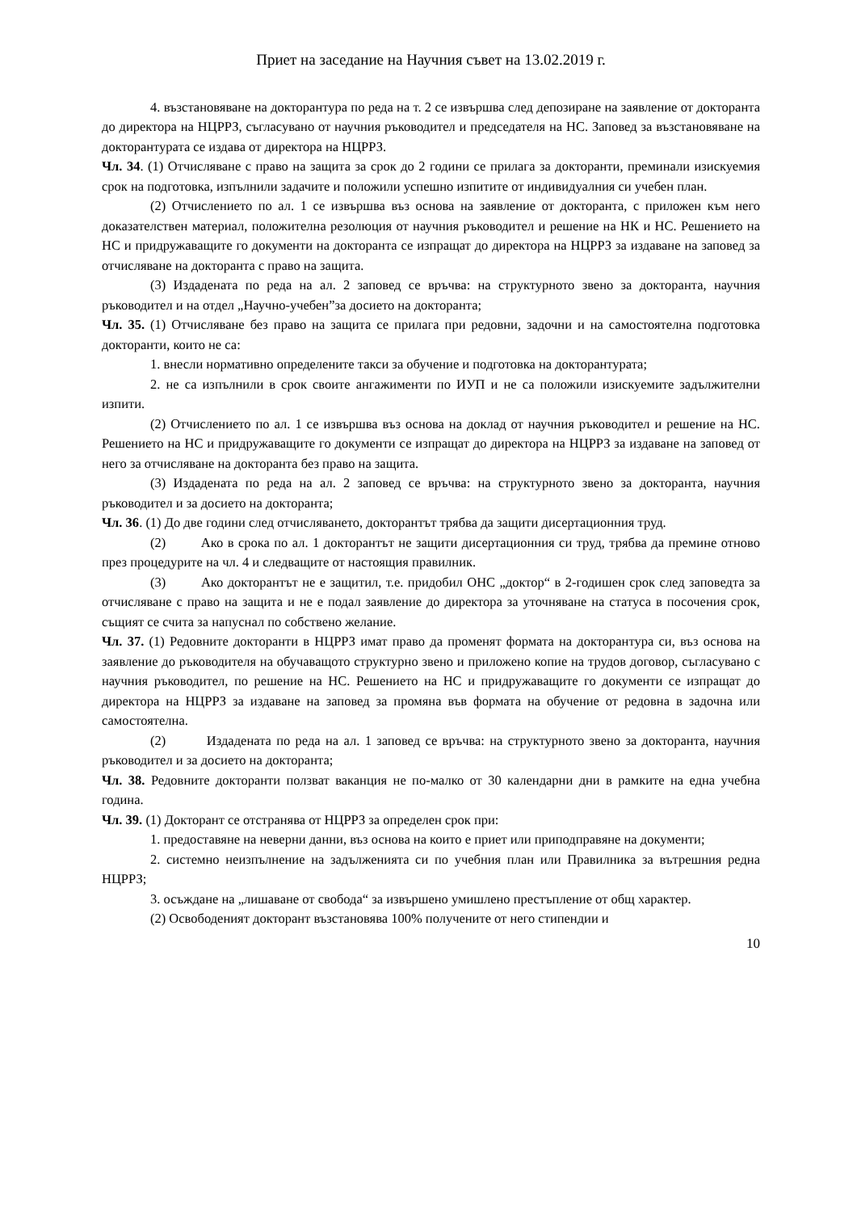Приет на заседание на Научния съвет на 13.02.2019 г.
4. възстановяване на докторантура по реда на т. 2 се извършва след депозиране на заявление от докторанта до директора на НЦРРЗ, съгласувано от научния ръководител и председателя на НС. Заповед за възстановяване на докторантурата се издава от директора на НЦРРЗ.
Чл. 34. (1) Отчисляване с право на защита за срок до 2 години се прилага за докторанти, преминали изискуемия срок на подготовка, изпълнили задачите и положили успешно изпитите от индивидуалния си учебен план.
(2) Отчислението по ал. 1 се извършва въз основа на заявление от докторанта, с приложен към него доказателствен материал, положителна резолюция от научния ръководител и решение на НК и НС. Решението на НС и придружаващите го документи на докторанта се изпращат до директора на НЦРРЗ за издаване на заповед за отчисляване на докторанта с право на защита.
(3) Издадената по реда на ал. 2 заповед се връчва: на структурното звено за докторанта, научния ръководител и на отдел „Научно-учебен”за досието на докторанта;
Чл. 35. (1) Отчисляване без право на защита се прилага при редовни, задочни и на самостоятелна подготовка докторанти, които не са:
1. внесли нормативно определените такси за обучение и подготовка на докторантурата;
2. не са изпълнили в срок своите ангажименти по ИУП и не са положили изискуемите задължителни изпити.
(2) Отчислението по ал. 1 се извършва въз основа на доклад от научния ръководител и решение на НС. Решението на НС и придружаващите го документи се изпращат до директора на НЦРРЗ за издаване на заповед от него за отчисляване на докторанта без право на защита.
(3) Издадената по реда на ал. 2 заповед се връчва: на структурното звено за докторанта, научния ръководител и за досието на докторанта;
Чл. 36. (1) До две години след отчисляването, докторантът трябва да защити дисертационния труд.
(2) Ако в срока по ал. 1 докторантът не защити дисертационния си труд, трябва да премине отново през процедурите на чл. 4 и следващите от настоящия правилник.
(3) Ако докторантът не е защитил, т.е. придобил ОНС „доктор“ в 2-годишен срок след заповедта за отчисляване с право на защита и не е подал заявление до директора за уточняване на статуса в посочения срок, същият се счита за напуснал по собствено желание.
Чл. 37. (1) Редовните докторанти в НЦРРЗ имат право да променят формата на докторантура си, въз основа на заявление до ръководителя на обучаващото структурно звено и приложено копие на трудов договор, съгласувано с научния ръководител, по решение на НС. Решението на НС и придружаващите го документи се изпращат до директора на НЦРРЗ за издаване на заповед за промяна във формата на обучение от редовна в задочна или самостоятелна.
(2) Издадената по реда на ал. 1 заповед се връчва: на структурното звено за докторанта, научния ръководител и за досието на докторанта;
Чл. 38. Редовните докторанти ползват ваканция не по-малко от 30 календарни дни в рамките на една учебна година.
Чл. 39. (1) Докторант се отстранява от НЦРРЗ за определен срок при:
1. предоставяне на неверни данни, въз основа на които е приет или приподправяне на документи;
2. системно неизпълнение на задълженията си по учебния план или Правилника за вътрешния редна НЦРРЗ;
3. осъждане на „лишаване от свобода“ за извършено умишлено престъпление от общ характер.
(2) Освободеният докторант възстановява 100% получените от него стипендии и
10